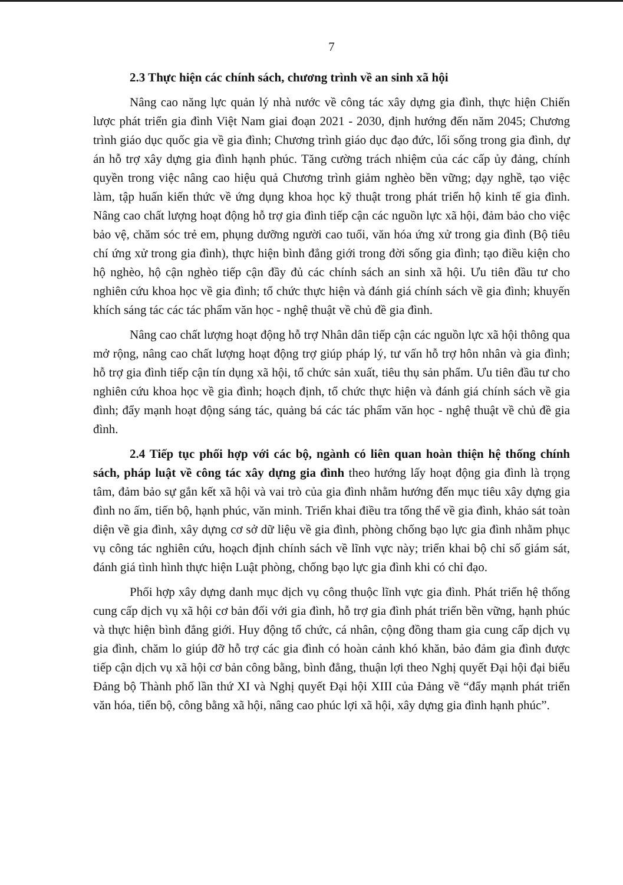7
2.3 Thực hiện các chính sách, chương trình về an sinh xã hội
Nâng cao năng lực quản lý nhà nước về công tác xây dựng gia đình, thực hiện Chiến lược phát triển gia đình Việt Nam giai đoạn 2021 - 2030, định hướng đến năm 2045; Chương trình giáo dục quốc gia về gia đình; Chương trình giáo dục đạo đức, lối sống trong gia đình, dự án hỗ trợ xây dựng gia đình hạnh phúc. Tăng cường trách nhiệm của các cấp ủy đảng, chính quyền trong việc nâng cao hiệu quả Chương trình giảm nghèo bền vững; dạy nghề, tạo việc làm, tập huấn kiến thức về ứng dụng khoa học kỹ thuật trong phát triển hộ kinh tế gia đình. Nâng cao chất lượng hoạt động hỗ trợ gia đình tiếp cận các nguồn lực xã hội, đảm bảo cho việc bảo vệ, chăm sóc trẻ em, phụng dưỡng người cao tuổi, văn hóa ứng xử trong gia đình (Bộ tiêu chí ứng xử trong gia đình), thực hiện bình đẳng giới trong đời sống gia đình; tạo điều kiện cho hộ nghèo, hộ cận nghèo tiếp cận đầy đủ các chính sách an sinh xã hội. Ưu tiên đầu tư cho nghiên cứu khoa học về gia đình; tổ chức thực hiện và đánh giá chính sách về gia đình; khuyến khích sáng tác các tác phẩm văn học - nghệ thuật về chủ đề gia đình.
Nâng cao chất lượng hoạt động hỗ trợ Nhân dân tiếp cận các nguồn lực xã hội thông qua mở rộng, nâng cao chất lượng hoạt động trợ giúp pháp lý, tư vấn hỗ trợ hôn nhân và gia đình; hỗ trợ gia đình tiếp cận tín dụng xã hội, tổ chức sản xuất, tiêu thụ sản phẩm. Ưu tiên đầu tư cho nghiên cứu khoa học về gia đình; hoạch định, tổ chức thực hiện và đánh giá chính sách về gia đình; đẩy mạnh hoạt động sáng tác, quảng bá các tác phẩm văn học - nghệ thuật về chủ đề gia đình.
2.4 Tiếp tục phối hợp với các bộ, ngành có liên quan hoàn thiện hệ thống chính sách, pháp luật về công tác xây dựng gia đình theo hướng lấy hoạt động gia đình là trọng tâm, đảm bảo sự gắn kết xã hội và vai trò của gia đình nhằm hướng đến mục tiêu xây dựng gia đình no ấm, tiến bộ, hạnh phúc, văn minh. Triển khai điều tra tổng thể về gia đình, khảo sát toàn diện về gia đình, xây dựng cơ sở dữ liệu về gia đình, phòng chống bạo lực gia đình nhằm phục vụ công tác nghiên cứu, hoạch định chính sách về lĩnh vực này; triển khai bộ chỉ số giám sát, đánh giá tình hình thực hiện Luật phòng, chống bạo lực gia đình khi có chỉ đạo.
Phối hợp xây dựng danh mục dịch vụ công thuộc lĩnh vực gia đình. Phát triển hệ thống cung cấp dịch vụ xã hội cơ bản đối với gia đình, hỗ trợ gia đình phát triển bền vững, hạnh phúc và thực hiện bình đẳng giới. Huy động tổ chức, cá nhân, cộng đồng tham gia cung cấp dịch vụ gia đình, chăm lo giúp đỡ hỗ trợ các gia đình có hoàn cảnh khó khăn, bảo đảm gia đình được tiếp cận dịch vụ xã hội cơ bản công bằng, bình đẳng, thuận lợi theo Nghị quyết Đại hội đại biểu Đảng bộ Thành phố lần thứ XI và Nghị quyết Đại hội XIII của Đảng về “đẩy mạnh phát triển văn hóa, tiến bộ, công bằng xã hội, nâng cao phúc lợi xã hội, xây dựng gia đình hạnh phúc”.